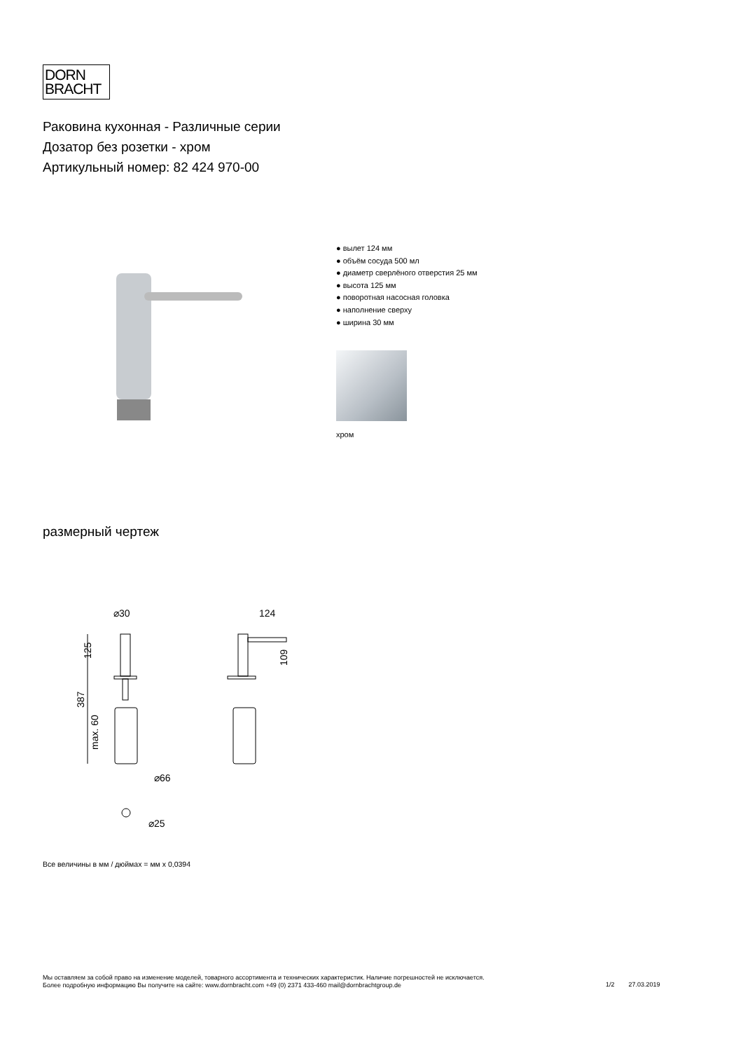DORN
BRACHT
Раковина кухонная - Различные серии
Дозатор без розетки - хром
Артикульный номер: 82 424 970-00
● вылет 124 мм
● объём сосуда 500 мл
● диаметр сверлёного отверстия 25 мм
● высота 125 мм
● поворотная насосная головка
● наполнение сверху
● ширина 30 мм
хром
размерный чертеж
⌀30
124
125
387
max. 60
109
⌀66
⌀25
Все величины в мм / дюймах = мм x 0,0394
Мы оставляем за собой право на изменение моделей, товарного ассортимента и технических характеристик. Наличие погрешностей не исключается.
Более подробную информацию Вы получите на сайте: www.dornbracht.com +49 (0) 2371 433-460 mail@dornbrachtgroup.de
1/2 27.03.2019